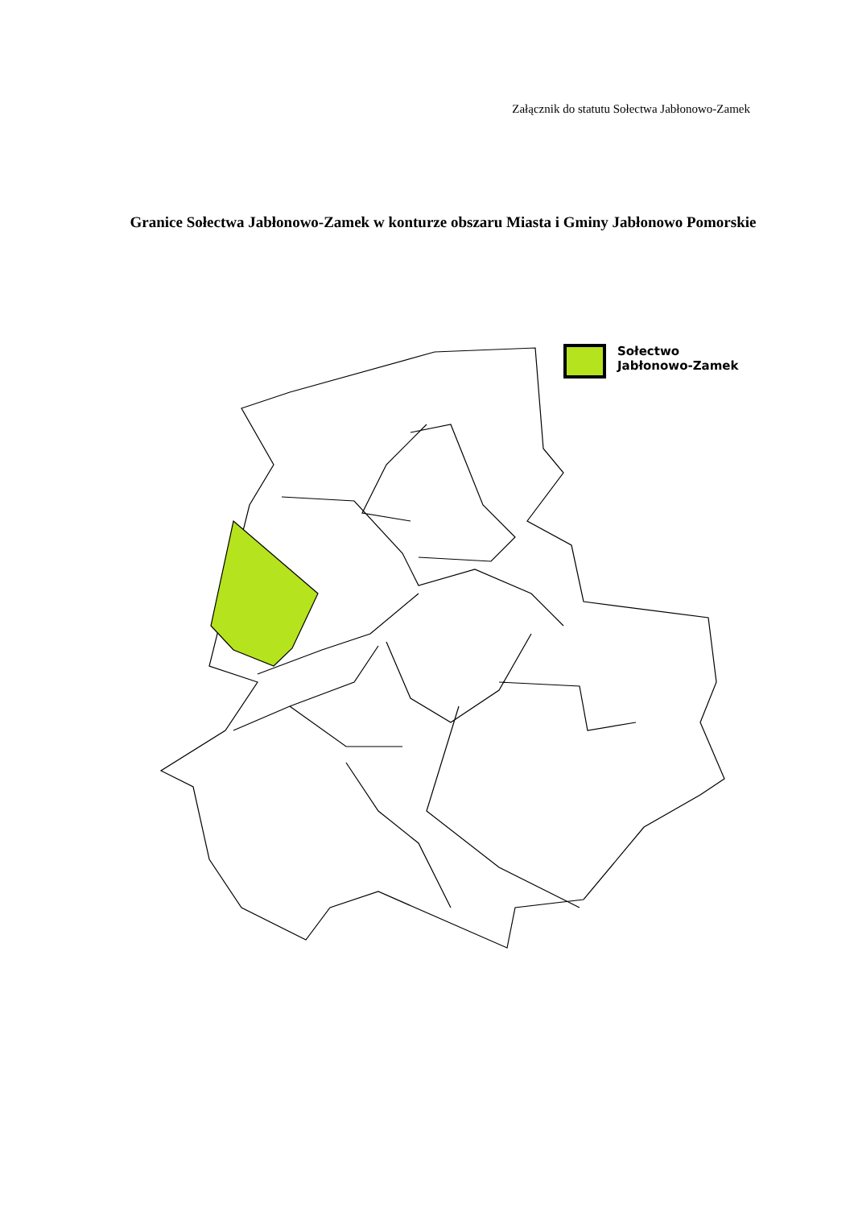Załącznik do statutu Sołectwa Jabłonowo-Zamek
Granice Sołectwa Jabłonowo-Zamek w konturze obszaru Miasta i Gminy Jabłonowo Pomorskie
Sołectwo
Jabłonowo-Zamek